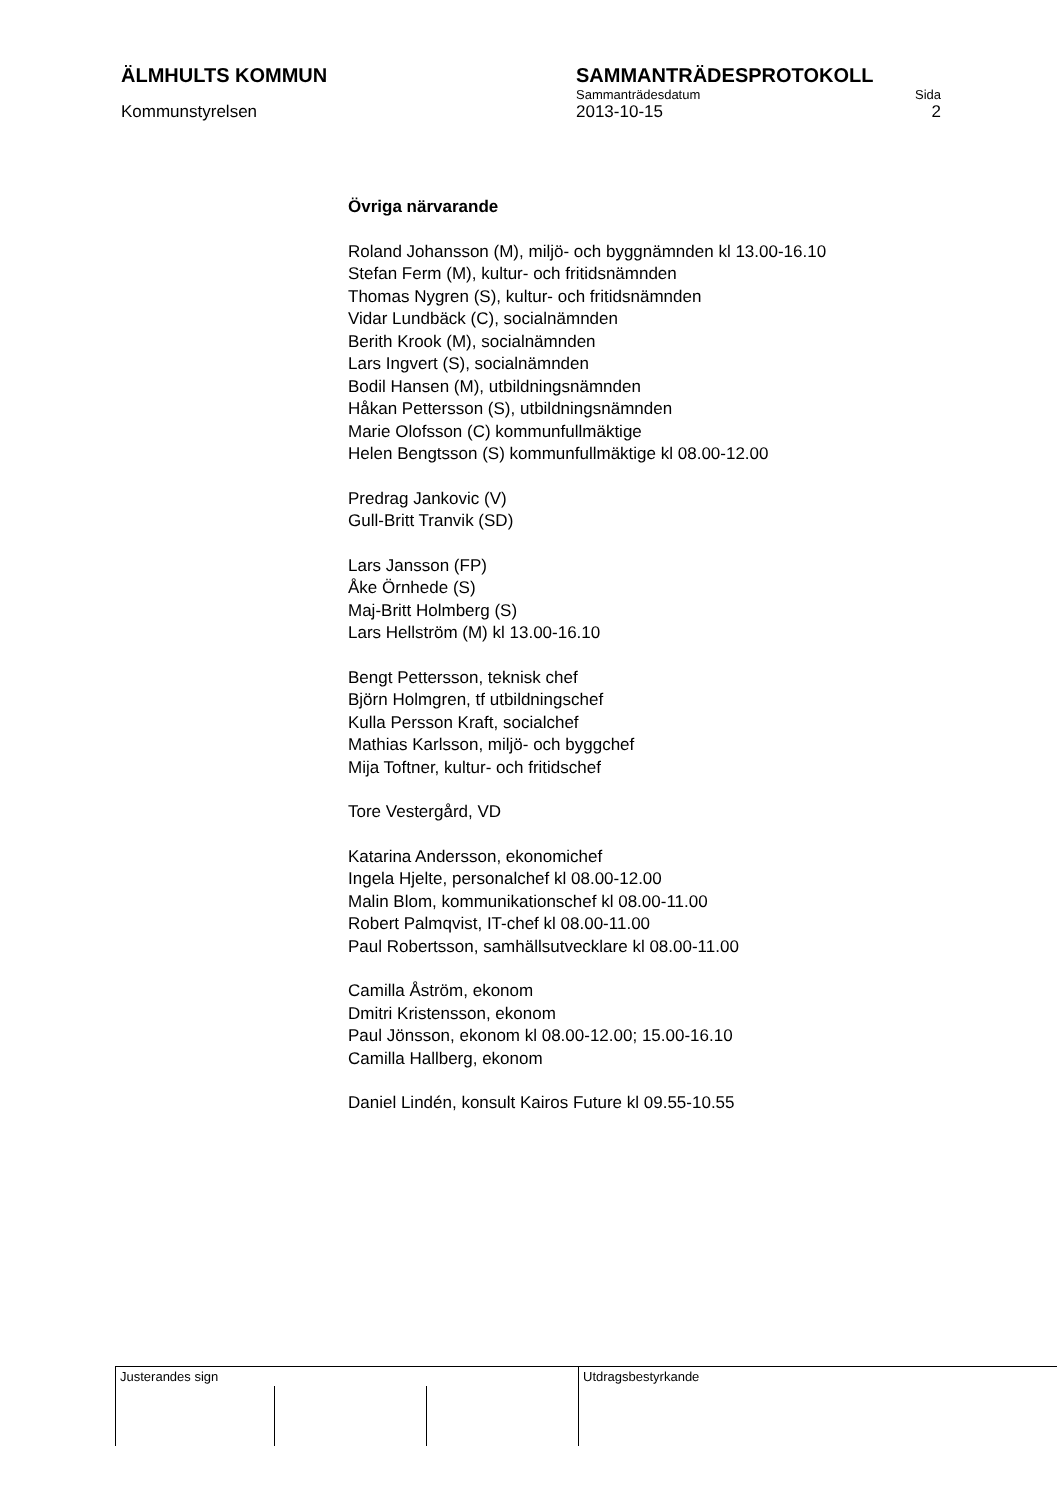ÄLMHULTS KOMMUN SAMMANTRÄDESPROTOKOLL
Sammanträdesdatum Sida
Kommunstyrelsen 2013-10-15 2
Övriga närvarande
Roland Johansson (M), miljö- och byggnämnden kl 13.00-16.10
Stefan Ferm (M), kultur- och fritidsnämnden
Thomas Nygren (S), kultur- och fritidsnämnden
Vidar Lundbäck (C), socialnämnden
Berith Krook (M), socialnämnden
Lars Ingvert (S), socialnämnden
Bodil Hansen (M), utbildningsnämnden
Håkan Pettersson (S), utbildningsnämnden
Marie Olofsson (C) kommunfullmäktige
Helen Bengtsson (S) kommunfullmäktige kl 08.00-12.00
Predrag Jankovic (V)
Gull-Britt Tranvik (SD)
Lars Jansson (FP)
Åke Örnhede (S)
Maj-Britt Holmberg (S)
Lars Hellström (M) kl 13.00-16.10
Bengt Pettersson, teknisk chef
Björn Holmgren, tf utbildningschef
Kulla Persson Kraft, socialchef
Mathias Karlsson, miljö- och byggchef
Mija Toftner, kultur- och fritidschef
Tore Vestergård, VD
Katarina Andersson, ekonomichef
Ingela Hjelte, personalchef kl 08.00-12.00
Malin Blom, kommunikationschef kl 08.00-11.00
Robert Palmqvist, IT-chef kl 08.00-11.00
Paul Robertsson, samhällsutvecklare kl 08.00-11.00
Camilla Åström, ekonom
Dmitri Kristensson, ekonom
Paul Jönsson, ekonom kl 08.00-12.00; 15.00-16.10
Camilla Hallberg, ekonom
Daniel Lindén, konsult Kairos Future kl 09.55-10.55
| Justerandes sign | | | Utdragsbestyrkande |